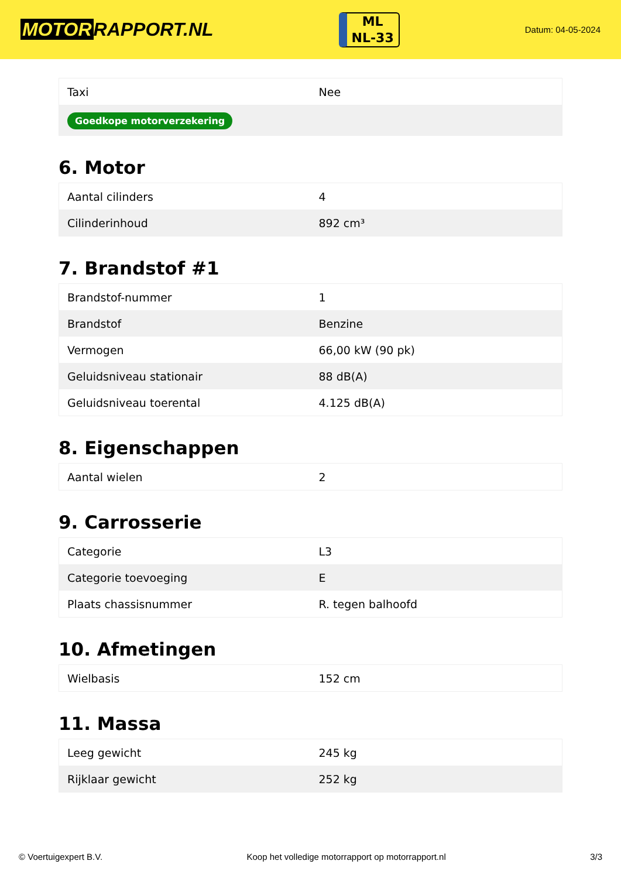MOTOR RAPPORT.NL
ML
NL-33
Datum: 04-05-2024
| Taxi | Nee |
| Goedkope motorverzekering | |
6. Motor
| Aantal cilinders | 4 |
| Cilinderinhoud | 892 cm³ |
7. Brandstof #1
| Brandstof-nummer | 1 |
| Brandstof | Benzine |
| Vermogen | 66,00 kW (90 pk) |
| Geluidsniveau stationair | 88 dB(A) |
| Geluidsniveau toerental | 4.125 dB(A) |
8. Eigenschappen
| Aantal wielen | 2 |
9. Carrosserie
| Categorie | L3 |
| Categorie toevoeging | E |
| Plaats chassisnummer | R. tegen balhoofd |
10. Afmetingen
| Wielbasis | 152 cm |
11. Massa
| Leeg gewicht | 245 kg |
| Rijklaar gewicht | 252 kg |
© Voertuigexpert B.V. Koop het volledige motorrapport op motorrapport.nl 3/3